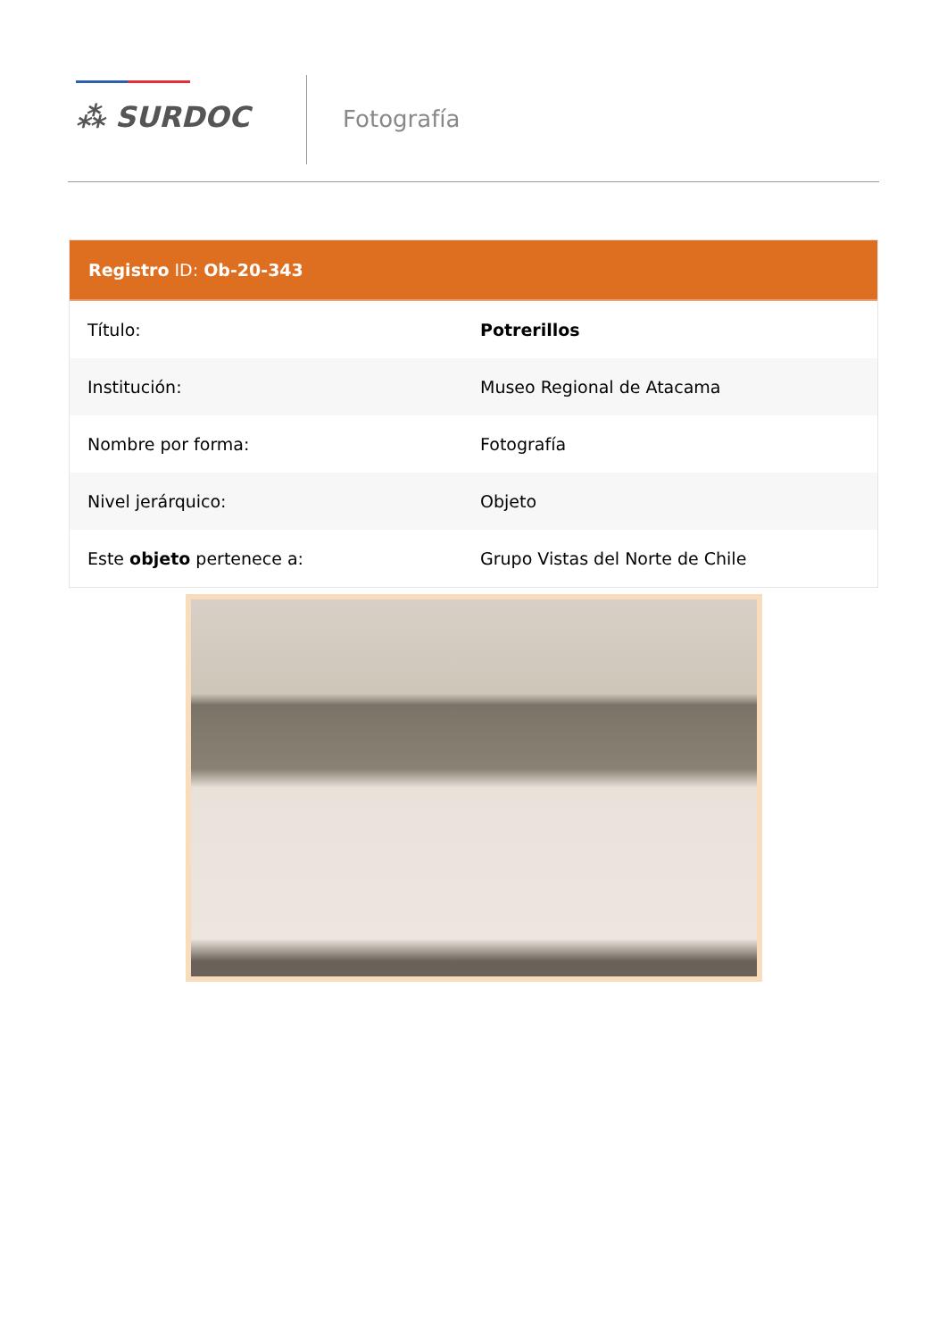⁂ SURDOC Fotografía
Registro ID: Ob-20-343
| Título: | Potrerillos |
| Institución: | Museo Regional de Atacama |
| Nombre por forma: | Fotografía |
| Nivel jerárquico: | Objeto |
| Este objeto pertenece a: | Grupo Vistas del Norte de Chile |